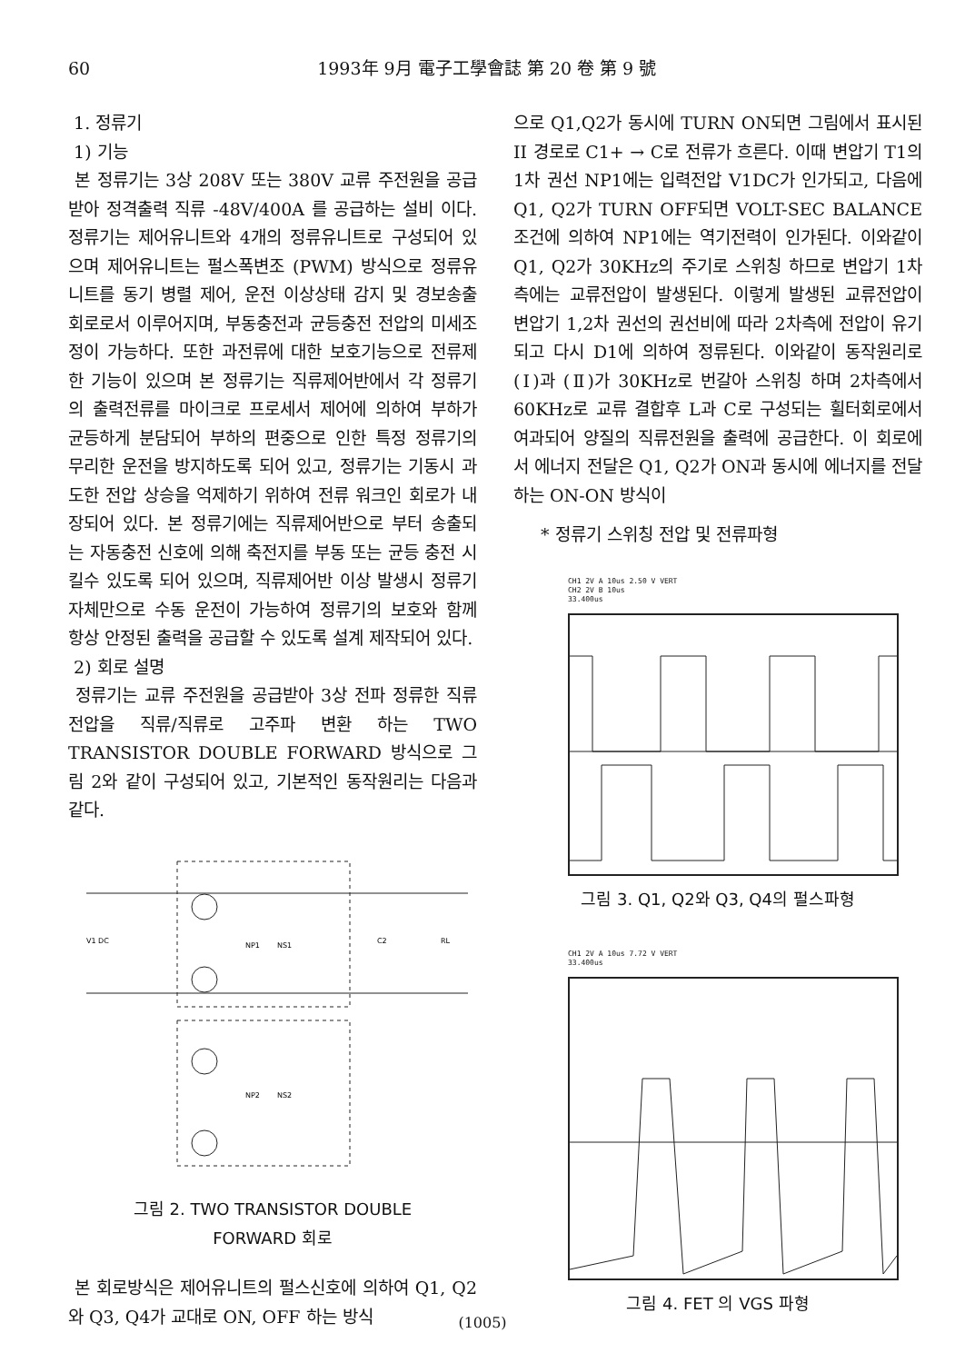60 1993年 9月 電子工學會誌 第 20 卷 第 9 號
1. 정류기
1) 기능
본 정류기는 3상 208V 또는 380V 교류 주전원을 공급받아 정격출력 직류 -48V/400A 를 공급하는 설비 이다. 정류기는 제어유니트와 4개의 정류유니트로 구성되어 있으며 제어유니트는 펄스폭변조 (PWM) 방식으로 정류유니트를 동기 병렬 제어, 운전 이상상태 감지 및 경보송출 회로로서 이루어지며, 부동충전과 균등충전 전압의 미세조정이 가능하다. 또한 과전류에 대한 보호기능으로 전류제한 기능이 있으며 본 정류기는 직류제어반에서 각 정류기의 출력전류를 마이크로 프로세서 제어에 의하여 부하가 균등하게 분담되어 부하의 편중으로 인한 특정 정류기의 무리한 운전을 방지하도록 되어 있고, 정류기는 기동시 과도한 전압 상승을 억제하기 위하여 전류 워크인 회로가 내장되어 있다. 본 정류기에는 직류제어반으로 부터 송출되는 자동충전 신호에 의해 축전지를 부동 또는 균등 충전 시킬수 있도록 되어 있으며, 직류제어반 이상 발생시 정류기 자체만으로 수동 운전이 가능하여 정류기의 보호와 함께 항상 안정된 출력을 공급할 수 있도록 설계 제작되어 있다.
2) 회로 설명
정류기는 교류 주전원을 공급받아 3상 전파 정류한 직류전압을 직류/직류로 고주파 변환 하는 TWO TRANSISTOR DOUBLE FORWARD 방식으로 그림 2와 같이 구성되어 있고, 기본적인 동작원리는 다음과 같다.
V1 DC
NP1
NS1
NP2
NS2
C2
RL
그림 2. TWO TRANSISTOR DOUBLE
FORWARD 회로
본 회로방식은 제어유니트의 펄스신호에 의하여 Q1, Q2와 Q3, Q4가 교대로 ON, OFF 하는 방식
으로 Q1,Q2가 동시에 TURN ON되면 그림에서 표시된 II 경로로 C1+ → C로 전류가 흐른다. 이때 변압기 T1의 1차 권선 NP1에는 입력전압 V1DC가 인가되고, 다음에 Q1, Q2가 TURN OFF되면 VOLT-SEC BALANCE 조건에 의하여 NP1에는 역기전력이 인가된다. 이와같이 Q1, Q2가 30KHz의 주기로 스위칭 하므로 변압기 1차측에는 교류전압이 발생된다. 이렇게 발생된 교류전압이 변압기 1,2차 권선의 권선비에 따라 2차측에 전압이 유기되고 다시 D1에 의하여 정류된다. 이와같이 동작원리로 (Ⅰ)과 (Ⅱ)가 30KHz로 번갈아 스위칭 하며 2차측에서 60KHz로 교류 결합후 L과 C로 구성되는 휠터회로에서 여과되어 양질의 직류전원을 출력에 공급한다. 이 회로에서 에너지 전달은 Q1, Q2가 ON과 동시에 에너지를 전달하는 ON-ON 방식이
* 정류기 스위칭 전압 및 전류파형
CH1 2V A 10us 2.50 V VERT
CH2 2V B 10us
33.400us
그림 3. Q1, Q2와 Q3, Q4의 펄스파형
CH1 2V A 10us 7.72 V VERT
33.400us
그림 4. FET 의 VGS 파형
(1005)